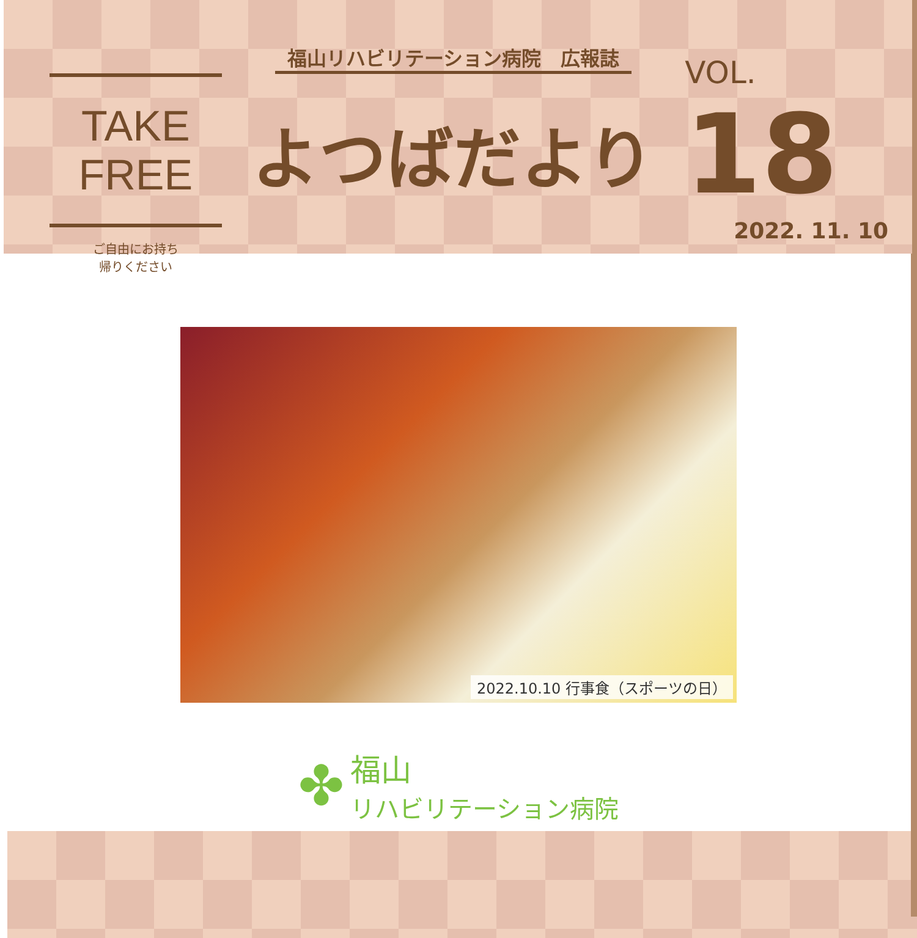TAKE FREE
ご自由にお持ち
帰りください
福山リハビリテーション病院　広報誌
よつばだより
VOL. 18
2022. 11. 10
2022.10.10 行事食（スポーツの日）
✤
福山
リハビリテーション病院